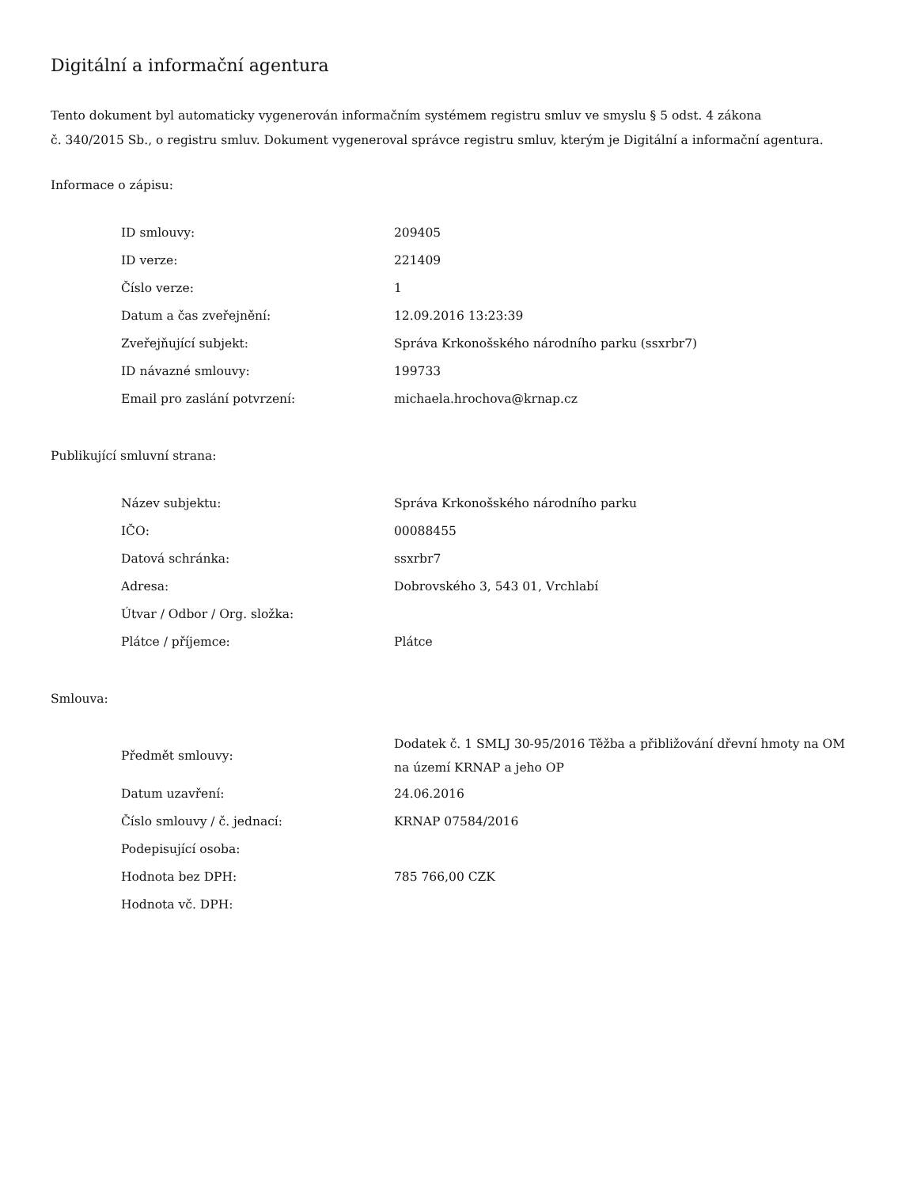Digitální a informační agentura
Tento dokument byl automaticky vygenerován informačním systémem registru smluv ve smyslu § 5 odst. 4 zákona
č. 340/2015 Sb., o registru smluv. Dokument vygeneroval správce registru smluv, kterým je Digitální a informační agentura.
Informace o zápisu:
| ID smlouvy: | 209405 |
| ID verze: | 221409 |
| Číslo verze: | 1 |
| Datum a čas zveřejnění: | 12.09.2016 13:23:39 |
| Zveřejňující subjekt: | Správa Krkonošského národního parku (ssxrbr7) |
| ID návazné smlouvy: | 199733 |
| Email pro zaslání potvrzení: | michaela.hrochova@krnap.cz |
Publikující smluvní strana:
| Název subjektu: | Správa Krkonošského národního parku |
| IČO: | 00088455 |
| Datová schránka: | ssxrbr7 |
| Adresa: | Dobrovského 3, 543 01, Vrchlabí |
| Útvar / Odbor / Org. složka: | |
| Plátce / příjemce: | Plátce |
Smlouva:
| Předmět smlouvy: | Dodatek č. 1 SMLJ 30-95/2016 Těžba a přibližování dřevní hmoty na OM na území KRNAP a jeho OP |
| Datum uzavření: | 24.06.2016 |
| Číslo smlouvy / č. jednací: | KRNAP 07584/2016 |
| Podepisující osoba: | |
| Hodnota bez DPH: | 785 766,00 CZK |
| Hodnota vč. DPH: | |